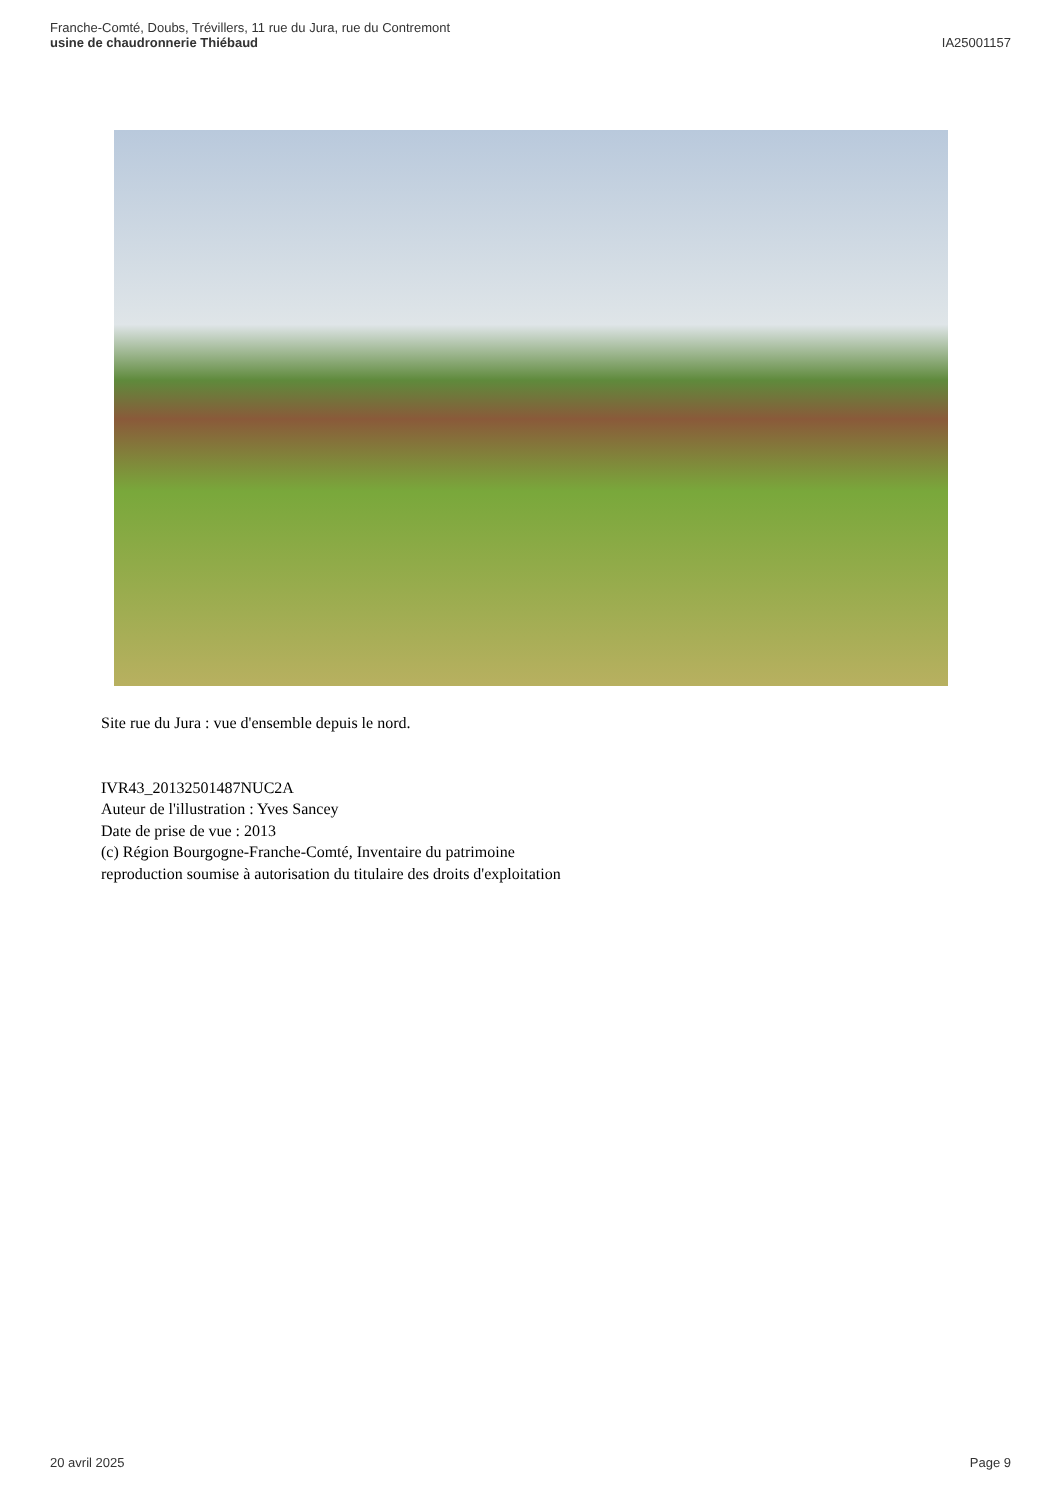Franche-Comté, Doubs, Trévillers, 11 rue du Jura, rue du Contremont
usine de chaudronnerie Thiébaud
IA25001157
Site rue du Jura : vue d'ensemble depuis le nord.
IVR43_20132501487NUC2A
Auteur de l'illustration : Yves Sancey
Date de prise de vue : 2013
(c) Région Bourgogne-Franche-Comté, Inventaire du patrimoine
reproduction soumise à autorisation du titulaire des droits d'exploitation
20 avril 2025 Page 9